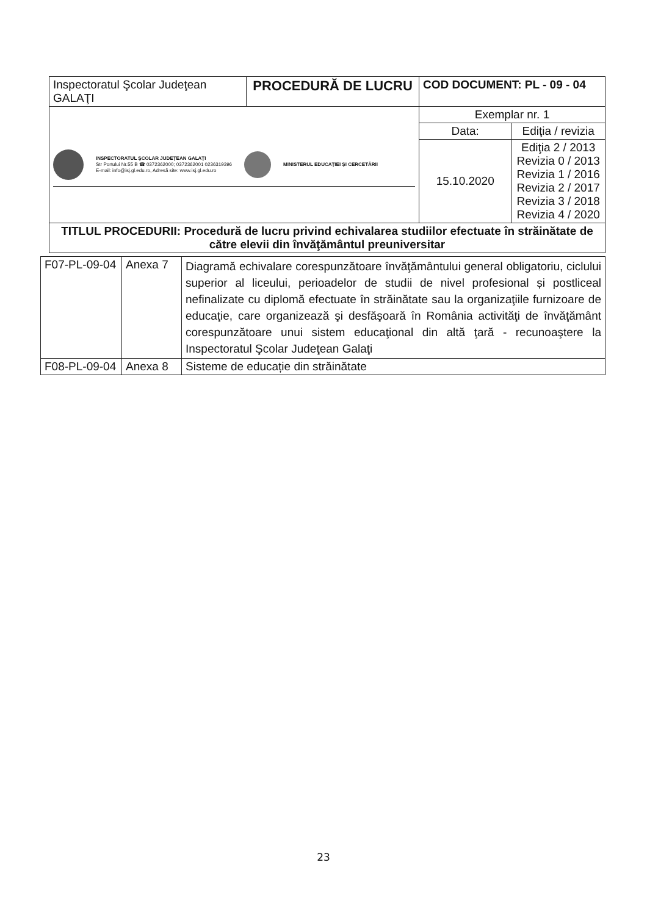| Inspectoratul Şcolar Judeţean GALAŢI | PROCEDURĂ DE LUCRU | COD DOCUMENT: PL - 09 - 04 | |
| INSPECTORATUL ŞCOLAR JUDEŢEAN GALAŢI Str Portului Nr.55 B ☎ 0372362000; 0372362001 0236319396 E-mail: info@isj.gl.edu.ro, Adresă site: www.isj.gl.edu.ro MINISTERUL EDUCAŢIEI ŞI CERCETĂRII | | Exemplar nr. 1 | |
| | | Data: | Ediţia / revizia |
| | | 15.10.2020 | Ediţia 2 / 2013 Revizia 0 / 2013 Revizia 1 / 2016 Revizia 2 / 2017 Revizia 3 / 2018 Revizia 4 / 2020 |
| TITLUL PROCEDURII: Procedură de lucru privind echivalarea studiilor efectuate în străinătate de către elevii din învăţământul preuniversitar | | | |
| F07-PL-09-04 | Anexa 7 | Diagramă echivalare corespunzătoare învăţământului general obligatoriu, ciclului superior al liceului, perioadelor de studii de nivel profesional și postliceal nefinalizate cu diplomă efectuate în străinătate sau la organizaţiile furnizoare de educaţie, care organizează şi desfăşoară în România activităţi de învăţământ corespunzătoare unui sistem educaţional din altă ţară - recunoaştere la Inspectoratul Şcolar Judeţean Galaţi |
| F08-PL-09-04 | Anexa 8 | Sisteme de educație din străinătate |
23